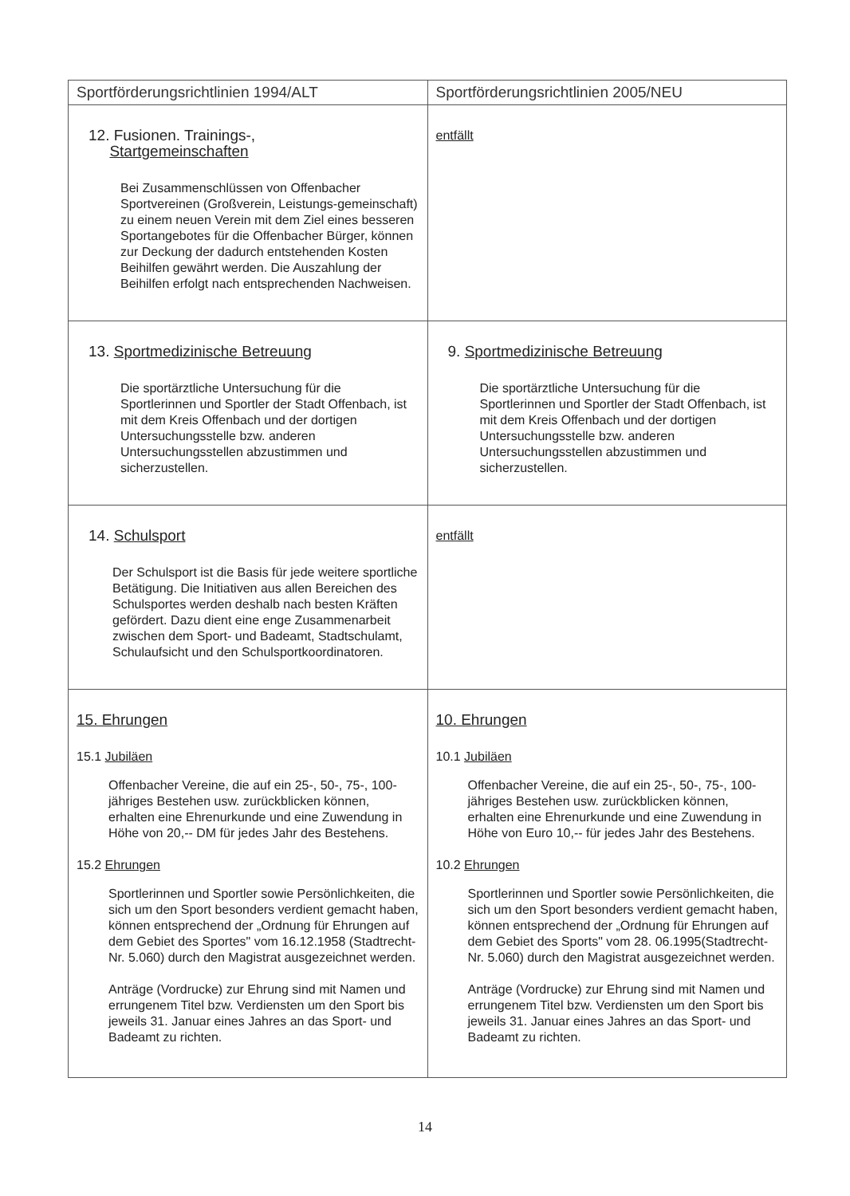| Sportförderungsrichtlinien 1994/ALT | Sportförderungsrichtlinien 2005/NEU |
| --- | --- |
| 12. Fusionen. Trainings-, Startgemeinschaften Bei Zusammenschlüssen von Offenbacher Sportvereinen (Großverein, Leistungs-gemeinschaft) zu einem neuen Verein mit dem Ziel eines besseren Sportangebotes für die Offenbacher Bürger, können zur Deckung der dadurch entstehenden Kosten Beihilfen gewährt werden. Die Auszahlung der Beihilfen erfolgt nach entsprechenden Nachweisen. | entfällt |
| 13. Sportmedizinische Betreuung Die sportärztliche Untersuchung für die Sportlerinnen und Sportler der Stadt Offenbach, ist mit dem Kreis Offenbach und der dortigen Untersuchungsstelle bzw. anderen Untersuchungsstellen abzustimmen und sicherzustellen. | 9. Sportmedizinische Betreuung Die sportärztliche Untersuchung für die Sportlerinnen und Sportler der Stadt Offenbach, ist mit dem Kreis Offenbach und der dortigen Untersuchungsstelle bzw. anderen Untersuchungsstellen abzustimmen und sicherzustellen. |
| 14. Schulsport Der Schulsport ist die Basis für jede weitere sportliche Betätigung. Die Initiativen aus allen Bereichen des Schulsportes werden deshalb nach besten Kräften gefördert. Dazu dient eine enge Zusammenarbeit zwischen dem Sport- und Badeamt, Stadtschulamt, Schulaufsicht und den Schulsportkoordinatoren. | entfällt |
| 15. Ehrungen 15.1 Jubiläen Offenbacher Vereine, die auf ein 25-, 50-, 75-, 100- jähriges Bestehen usw. zurückblicken können, erhalten eine Ehrenurkunde und eine Zuwendung in Höhe von 20,-- DM für jedes Jahr des Bestehens. 15.2 Ehrungen Sportlerinnen und Sportler sowie Persönlichkeiten, die sich um den Sport besonders verdient gemacht haben, können entsprechend der „Ordnung für Ehrungen auf dem Gebiet des Sportes" vom 16.12.1958 (Stadtrecht-Nr. 5.060) durch den Magistrat ausgezeichnet werden. Anträge (Vordrucke) zur Ehrung sind mit Namen und errungenem Titel bzw. Verdiensten um den Sport bis jeweils 31. Januar eines Jahres an das Sport- und Badeamt zu richten. | 10. Ehrungen 10.1 Jubiläen Offenbacher Vereine, die auf ein 25-, 50-, 75-, 100- jähriges Bestehen usw. zurückblicken können, erhalten eine Ehrenurkunde und eine Zuwendung in Höhe von Euro 10,-- für jedes Jahr des Bestehens. 10.2 Ehrungen Sportlerinnen und Sportler sowie Persönlichkeiten, die sich um den Sport besonders verdient gemacht haben, können entsprechend der „Ordnung für Ehrungen auf dem Gebiet des Sports" vom 28. 06.1995(Stadtrecht-Nr. 5.060) durch den Magistrat ausgezeichnet werden. Anträge (Vordrucke) zur Ehrung sind mit Namen und errungenem Titel bzw. Verdiensten um den Sport bis jeweils 31. Januar eines Jahres an das Sport- und Badeamt zu richten. |
14